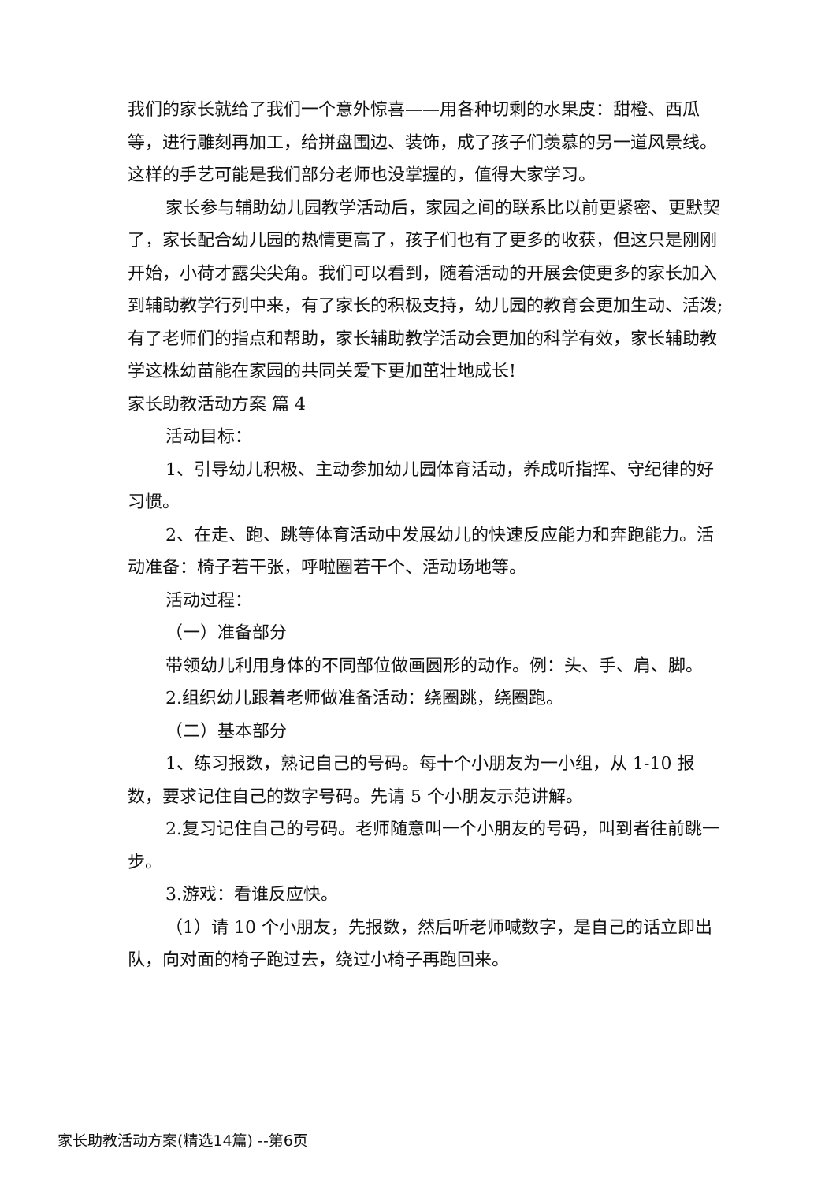我们的家长就给了我们一个意外惊喜——用各种切剩的水果皮：甜橙、西瓜等，进行雕刻再加工，给拼盘围边、装饰，成了孩子们羡慕的另一道风景线。这样的手艺可能是我们部分老师也没掌握的，值得大家学习。
家长参与辅助幼儿园教学活动后，家园之间的联系比以前更紧密、更默契了，家长配合幼儿园的热情更高了，孩子们也有了更多的收获，但这只是刚刚开始，小荷才露尖尖角。我们可以看到，随着活动的开展会使更多的家长加入到辅助教学行列中来，有了家长的积极支持，幼儿园的教育会更加生动、活泼;有了老师们的指点和帮助，家长辅助教学活动会更加的科学有效，家长辅助教学这株幼苗能在家园的共同关爱下更加茁壮地成长!
家长助教活动方案 篇 4
活动目标：
1、引导幼儿积极、主动参加幼儿园体育活动，养成听指挥、守纪律的好习惯。
2、在走、跑、跳等体育活动中发展幼儿的快速反应能力和奔跑能力。活动准备：椅子若干张，呼啦圈若干个、活动场地等。
活动过程：
（一）准备部分
带领幼儿利用身体的不同部位做画圆形的动作。例：头、手、肩、脚。
2.组织幼儿跟着老师做准备活动：绕圈跳，绕圈跑。
（二）基本部分
1、练习报数，熟记自己的号码。每十个小朋友为一小组，从 1-10 报数，要求记住自己的数字号码。先请 5 个小朋友示范讲解。
2.复习记住自己的号码。老师随意叫一个小朋友的号码，叫到者往前跳一步。
3.游戏：看谁反应快。
（1）请 10 个小朋友，先报数，然后听老师喊数字，是自己的话立即出队，向对面的椅子跑过去，绕过小椅子再跑回来。
家长助教活动方案(精选14篇) --第6页